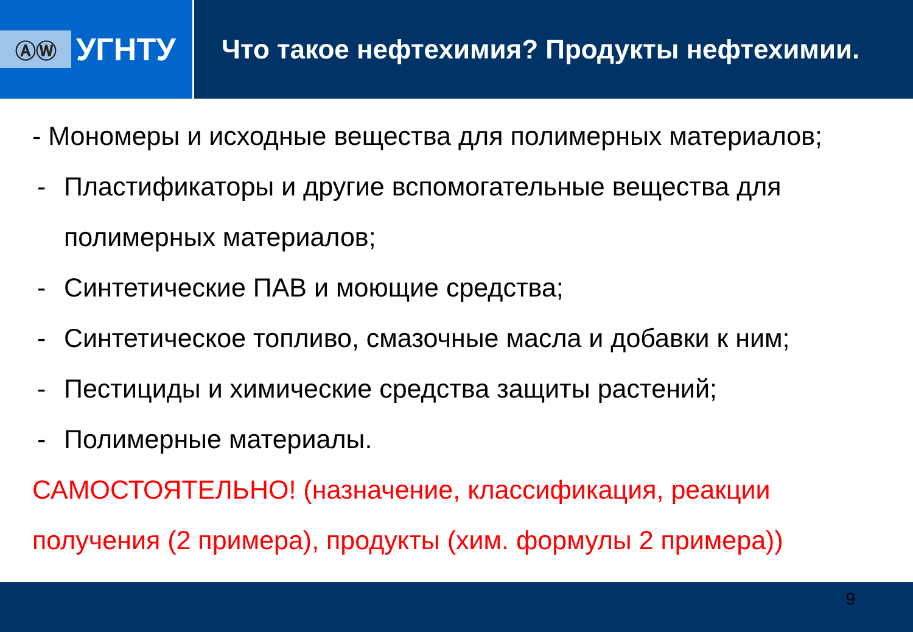ⒶⓌ
УГНТУ
Что такое нефтехимия? Продукты нефтехимии.
- Мономеры и исходные вещества для полимерных материалов;
- Пластификаторы и другие вспомогательные вещества для полимерных материалов;
- Синтетические ПАВ и моющие средства;
- Синтетическое топливо, смазочные масла и добавки к ним;
- Пестициды и химические средства защиты растений;
- Полимерные материалы.
САМОСТОЯТЕЛЬНО! (назначение, классификация, реакции получения (2 примера), продукты (хим. формулы 2 примера))
9